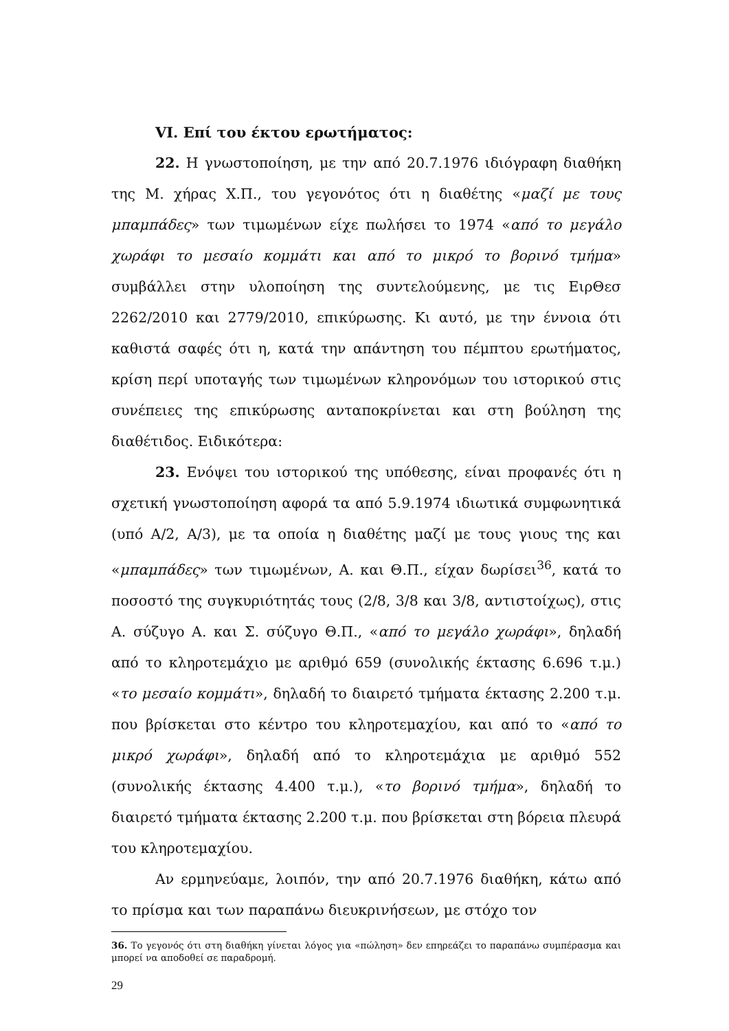VI. Επί του έκτου ερωτήματος:
22. Η γνωστοποίηση, με την από 20.7.1976 ιδιόγραφη διαθήκη της Μ. χήρας Χ.Π., του γεγονότος ότι η διαθέτης «μαζί με τους μπαμπάδες» των τιμωμένων είχε πωλήσει το 1974 «από το μεγάλο χωράφι το μεσαίο κομμάτι και από το μικρό το βορινό τμήμα» συμβάλλει στην υλοποίηση της συντελούμενης, με τις ΕιρΘεσ 2262/2010 και 2779/2010, επικύρωσης. Κι αυτό, με την έννοια ότι καθιστά σαφές ότι η, κατά την απάντηση του πέμπτου ερωτήματος, κρίση περί υποταγής των τιμωμένων κληρονόμων του ιστορικού στις συνέπειες της επικύρωσης ανταποκρίνεται και στη βούληση της διαθέτιδος. Ειδικότερα:
23. Ενόψει του ιστορικού της υπόθεσης, είναι προφανές ότι η σχετική γνωστοποίηση αφορά τα από 5.9.1974 ιδιωτικά συμφωνητικά (υπό Α/2, Α/3), με τα οποία η διαθέτης μαζί με τους γιους της και «μπαμπάδες» των τιμωμένων, Α. και Θ.Π., είχαν δωρίσει<sup>36</sup>, κατά το ποσοστό της συγκυριότητάς τους (2/8, 3/8 και 3/8, αντιστοίχως), στις Α. σύζυγο Α. και Σ. σύζυγο Θ.Π., «από το μεγάλο χωράφι», δηλαδή από το κληροτεμάχιο με αριθμό 659 (συνολικής έκτασης 6.696 τ.μ.) «το μεσαίο κομμάτι», δηλαδή το διαιρετό τμήματα έκτασης 2.200 τ.μ. που βρίσκεται στο κέντρο του κληροτεμαχίου, και από το «από το μικρό χωράφι», δηλαδή από το κληροτεμάχια με αριθμό 552 (συνολικής έκτασης 4.400 τ.μ.), «το βορινό τμήμα», δηλαδή το διαιρετό τμήματα έκτασης 2.200 τ.μ. που βρίσκεται στη βόρεια πλευρά του κληροτεμαχίου.
Αν ερμηνεύαμε, λοιπόν, την από 20.7.1976 διαθήκη, κάτω από το πρίσμα και των παραπάνω διευκρινήσεων, με στόχο τον
36. Το γεγονός ότι στη διαθήκη γίνεται λόγος για «πώληση» δεν επηρεάζει το παραπάνω συμπέρασμα και μπορεί να αποδοθεί σε παραδρομή.
29